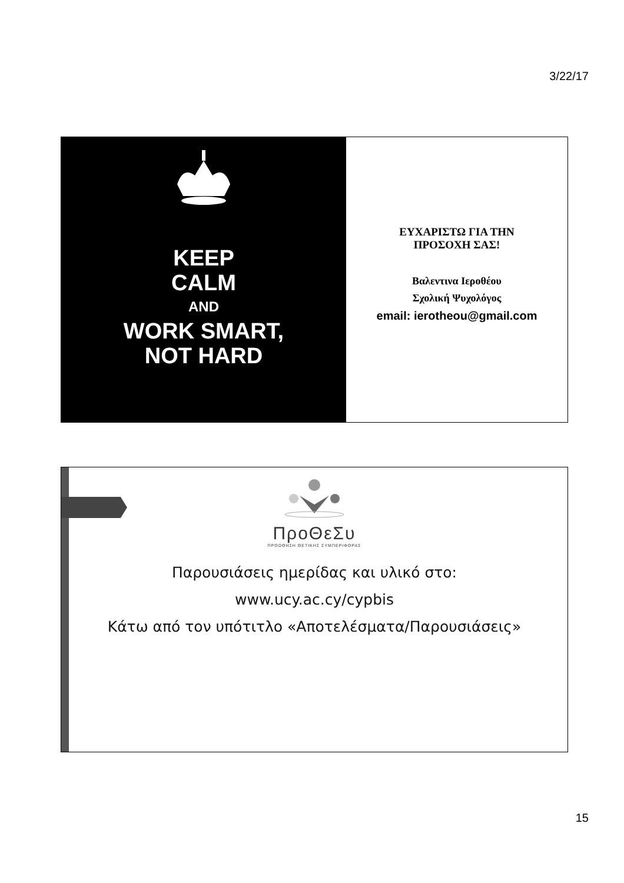3/22/17
KEEP
CALM
AND
WORK SMART,
NOT HARD
ΕΥΧΑΡΙΣΤΩ ΓΙΑ ΤΗΝ
ΠΡΟΣΟΧΗ ΣΑΣ!
Βαλεντινα Ιεροθέου
Σχολική Ψυχολόγος
email: ierotheou@gmail.com
ΠροΘεΣυ
ΠΡΟΩΘΗΣΗ ΘΕΤΙΚΗΣ ΣΥΜΠΕΡΙΦΟΡΑΣ
Παρουσιάσεις ημερίδας και υλικό στο:
www.ucy.ac.cy/cypbis
Κάτω από τον υπότιτλο «Αποτελέσματα/Παρουσιάσεις»
15